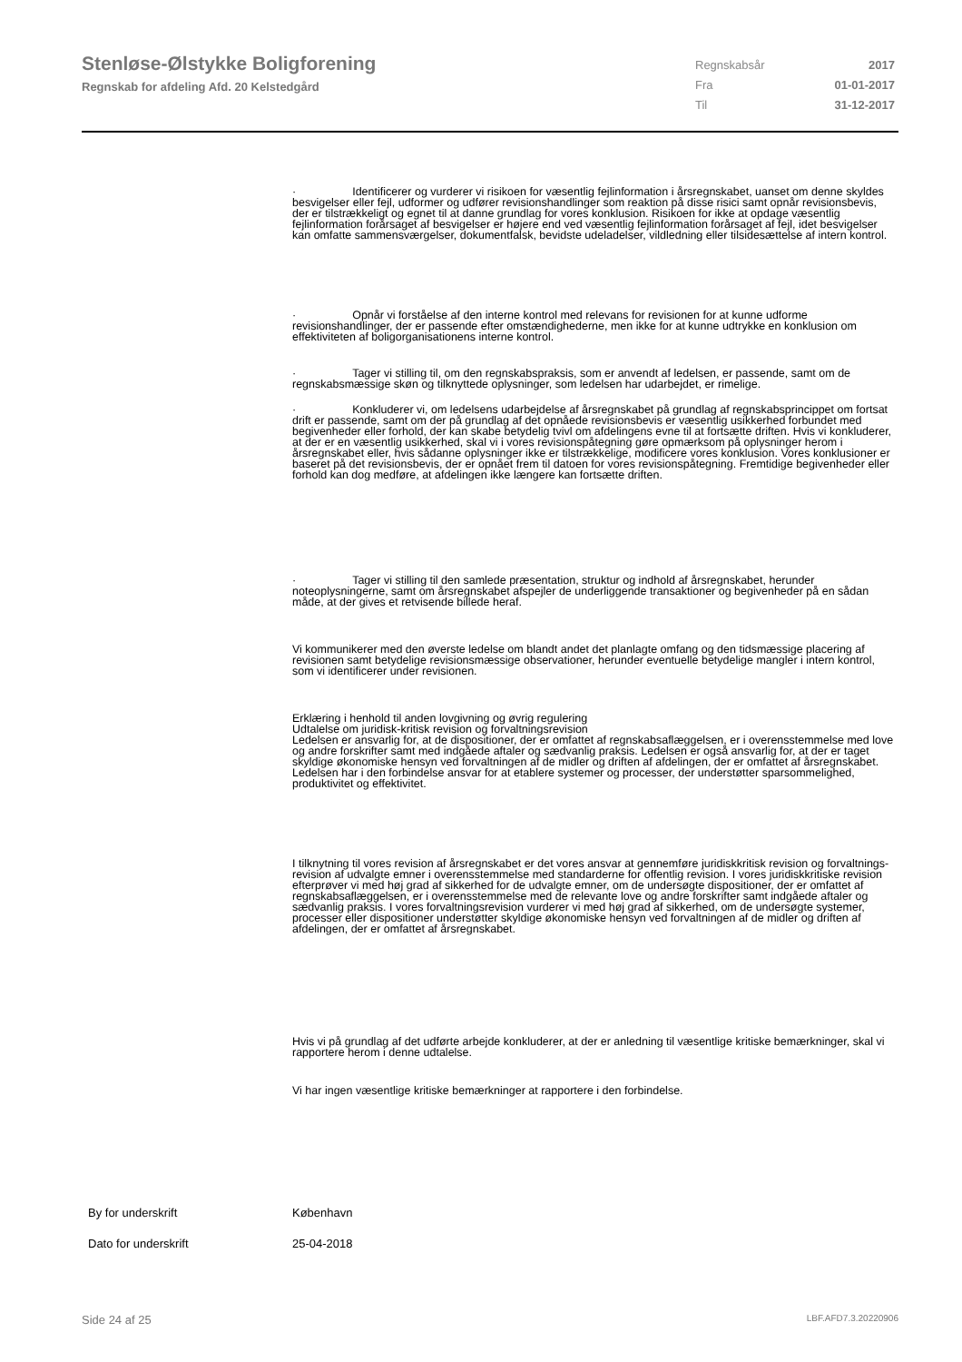Stenløse-Ølstykke Boligforening
Regnskab for afdeling Afd. 20 Kelstedgård
Regnskabsår 2017
Fra 01-01-2017
Til 31-12-2017
· Identificerer og vurderer vi risikoen for væsentlig fejlinformation i årsregnskabet, uanset om denne skyldes besvigelser eller fejl, udformer og udfører revisionshandlinger som reaktion på disse risici samt opnår revisionsbevis, der er tilstrækkeligt og egnet til at danne grundlag for vores konklusion. Risikoen for ikke at opdage væsentlig fejlinformation forårsaget af besvigelser er højere end ved væsentlig fejlinformation forårsaget af fejl, idet besvigelser kan omfatte sammensværgelser, dokumentfalsk, bevidste udeladelser, vildledning eller tilsidesættelse af intern kontrol.
· Opnår vi forståelse af den interne kontrol med relevans for revisionen for at kunne udforme revisionshandlinger, der er passende efter omstændighederne, men ikke for at kunne udtrykke en konklusion om effektiviteten af boligorganisationens interne kontrol.
· Tager vi stilling til, om den regnskabspraksis, som er anvendt af ledelsen, er passende, samt om de regnskabsmæssige skøn og tilknyttede oplysninger, som ledelsen har udarbejdet, er rimelige.
· Konkluderer vi, om ledelsens udarbejdelse af årsregnskabet på grundlag af regnskabsprincippet om fortsat drift er passende, samt om der på grundlag af det opnåede revisionsbevis er væsentlig usikkerhed forbundet med begivenheder eller forhold, der kan skabe betydelig tvivl om afdelingens evne til at fortsætte driften. Hvis vi konkluderer, at der er en væsentlig usikkerhed, skal vi i vores revisionspåtegning gøre opmærksom på oplysninger herom i årsregnskabet eller, hvis sådanne oplysninger ikke er tilstrækkelige, modificere vores konklusion. Vores konklusioner er baseret på det revisionsbevis, der er opnået frem til datoen for vores revisionspåtegning. Fremtidige begivenheder eller forhold kan dog medføre, at afdelingen ikke længere kan fortsætte driften.
· Tager vi stilling til den samlede præsentation, struktur og indhold af årsregnskabet, herunder noteoplysningerne, samt om årsregnskabet afspejler de underliggende transaktioner og begivenheder på en sådan måde, at der gives et retvisende billede heraf.
Vi kommunikerer med den øverste ledelse om blandt andet det planlagte omfang og den tidsmæssige placering af revisionen samt betydelige revisionsmæssige observationer, herunder eventuelle betydelige mangler i intern kontrol, som vi identificerer under revisionen.
Erklæring i henhold til anden lovgivning og øvrig regulering
Udtalelse om juridisk-kritisk revision og forvaltningsrevision
Ledelsen er ansvarlig for, at de dispositioner, der er omfattet af regnskabsaflæggelsen, er i overensstemmelse med love og andre forskrifter samt med indgåede aftaler og sædvanlig praksis. Ledelsen er også ansvarlig for, at der er taget skyldige økonomiske hensyn ved forvaltningen af de midler og driften af afdelingen, der er omfattet af årsregnskabet. Ledelsen har i den forbindelse ansvar for at etablere systemer og processer, der understøtter sparsommelighed, produktivitet og effektivitet.
I tilknytning til vores revision af årsregnskabet er det vores ansvar at gennemføre juridiskkritisk revision og forvaltnings-revision af udvalgte emner i overensstemmelse med standarderne for offentlig revision. I vores juridiskkritiske revision efterprøver vi med høj grad af sikkerhed for de udvalgte emner, om de undersøgte dispositioner, der er omfattet af regnskabsaflæggelsen, er i overensstemmelse med de relevante love og andre forskrifter samt indgåede aftaler og sædvanlig praksis. I vores forvaltningsrevision vurderer vi med høj grad af sikkerhed, om de undersøgte systemer, processer eller dispositioner understøtter skyldige økonomiske hensyn ved forvaltningen af de midler og driften af afdelingen, der er omfattet af årsregnskabet.
Hvis vi på grundlag af det udførte arbejde konkluderer, at der er anledning til væsentlige kritiske bemærkninger, skal vi rapportere herom i denne udtalelse.
Vi har ingen væsentlige kritiske bemærkninger at rapportere i den forbindelse.
By for underskrift København
Dato for underskrift 25-04-2018
Side 24 af 25 LBF.AFD7.3.20220906